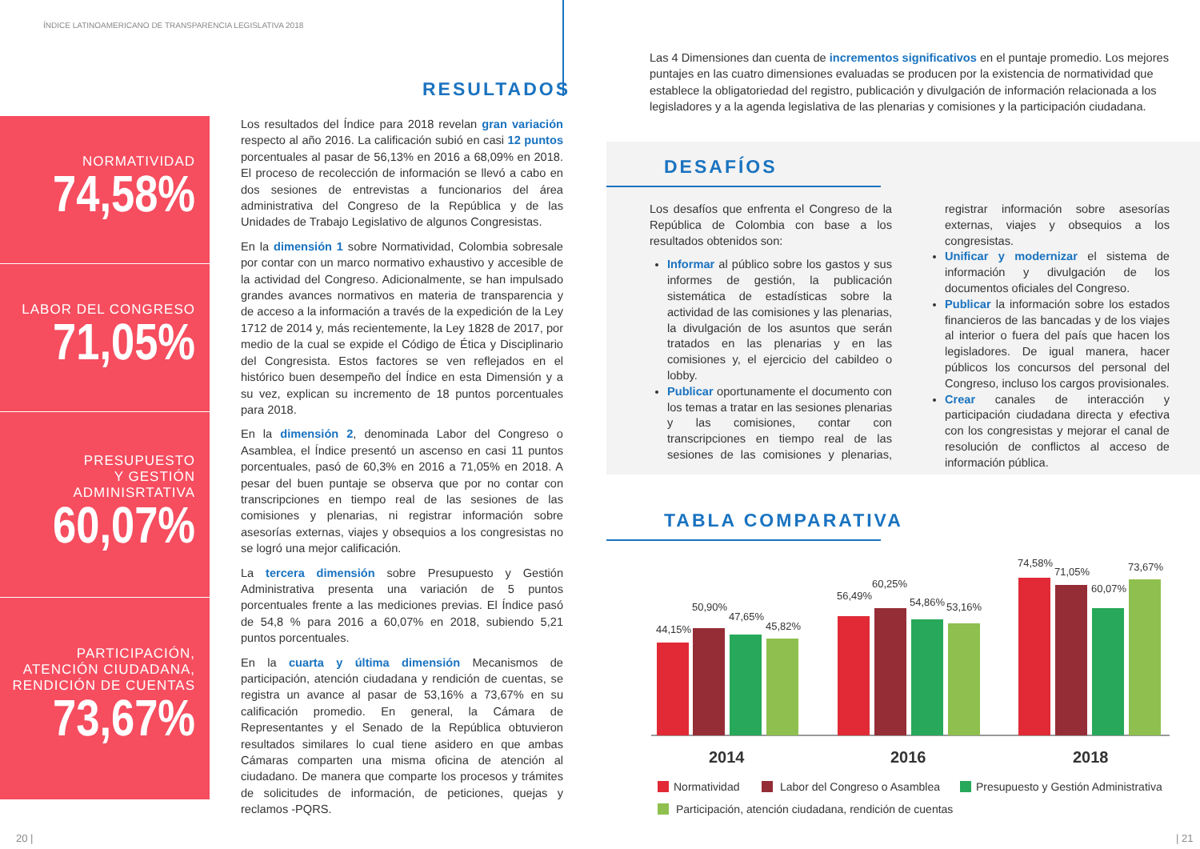ÍNDICE LATINOAMERICANO DE TRANSPARENCIA LEGISLATIVA 2018
RESULTADOS
NORMATIVIDAD
74,58%
LABOR DEL CONGRESO
71,05%
PRESUPUESTO
Y GESTIÓN
ADMINISRTATIVA
60,07%
PARTICIPACIÓN,
ATENCIÓN CIUDADANA,
RENDICIÓN DE CUENTAS
73,67%
Los resultados del Índice para 2018 revelan gran variación respecto al año 2016. La calificación subió en casi 12 puntos porcentuales al pasar de 56,13% en 2016 a 68,09% en 2018. El proceso de recolección de información se llevó a cabo en dos sesiones de entrevistas a funcionarios del área administrativa del Congreso de la República y de las Unidades de Trabajo Legislativo de algunos Congresistas.
En la dimensión 1 sobre Normatividad, Colombia sobresale por contar con un marco normativo exhaustivo y accesible de la actividad del Congreso. Adicionalmente, se han impulsado grandes avances normativos en materia de transparencia y de acceso a la información a través de la expedición de la Ley 1712 de 2014 y, más recientemente, la Ley 1828 de 2017, por medio de la cual se expide el Código de Ética y Disciplinario del Congresista. Estos factores se ven reflejados en el histórico buen desempeño del Índice en esta Dimensión y a su vez, explican su incremento de 18 puntos porcentuales para 2018.
En la dimensión 2, denominada Labor del Congreso o Asamblea, el Índice presentó un ascenso en casi 11 puntos porcentuales, pasó de 60,3% en 2016 a 71,05% en 2018. A pesar del buen puntaje se observa que por no contar con transcripciones en tiempo real de las sesiones de las comisiones y plenarias, ni registrar información sobre asesorías externas, viajes y obsequios a los congresistas no se logró una mejor calificación.
La tercera dimensión sobre Presupuesto y Gestión Administrativa presenta una variación de 5 puntos porcentuales frente a las mediciones previas. El Índice pasó de 54,8 % para 2016 a 60,07% en 2018, subiendo 5,21 puntos porcentuales.
En la cuarta y última dimensión Mecanismos de participación, atención ciudadana y rendición de cuentas, se registra un avance al pasar de 53,16% a 73,67% en su calificación promedio. En general, la Cámara de Representantes y el Senado de la República obtuvieron resultados similares lo cual tiene asidero en que ambas Cámaras comparten una misma oficina de atención al ciudadano. De manera que comparte los procesos y trámites de solicitudes de información, de peticiones, quejas y reclamos -PQRS.
Las 4 Dimensiones dan cuenta de incrementos significativos en el puntaje promedio. Los mejores puntajes en las cuatro dimensiones evaluadas se producen por la existencia de normatividad que establece la obligatoriedad del registro, publicación y divulgación de información relacionada a los legisladores y a la agenda legislativa de las plenarias y comisiones y la participación ciudadana.
DESAFÍOS
Los desafíos que enfrenta el Congreso de la República de Colombia con base a los resultados obtenidos son:
Informar al público sobre los gastos y sus informes de gestión, la publicación sistemática de estadísticas sobre la actividad de las comisiones y las plenarias, la divulgación de los asuntos que serán tratados en las plenarias y en las comisiones y, el ejercicio del cabildeo o lobby.
Publicar oportunamente el documento con los temas a tratar en las sesiones plenarias y las comisiones, contar con transcripciones en tiempo real de las sesiones de las comisiones y plenarias, registrar información sobre asesorías externas, viajes y obsequios a los congresistas.
Unificar y modernizar el sistema de información y divulgación de los documentos oficiales del Congreso.
Publicar la información sobre los estados financieros de las bancadas y de los viajes al interior o fuera del país que hacen los legisladores. De igual manera, hacer públicos los concursos del personal del Congreso, incluso los cargos provisionales.
Crear canales de interacción y participación ciudadana directa y efectiva con los congresistas y mejorar el canal de resolución de conflictos al acceso de información pública.
TABLA COMPARATIVA
44,15%
50,90%
47,65%
45,82%
56,49%
60,25%
54,86%
53,16%
74,58%
71,05%
60,07%
73,67%
2014
2016
2018
Normatividad
Labor del Congreso o Asamblea
Presupuesto y Gestión Administrativa
Participación, atención ciudadana, rendición de cuentas
20 | | 21